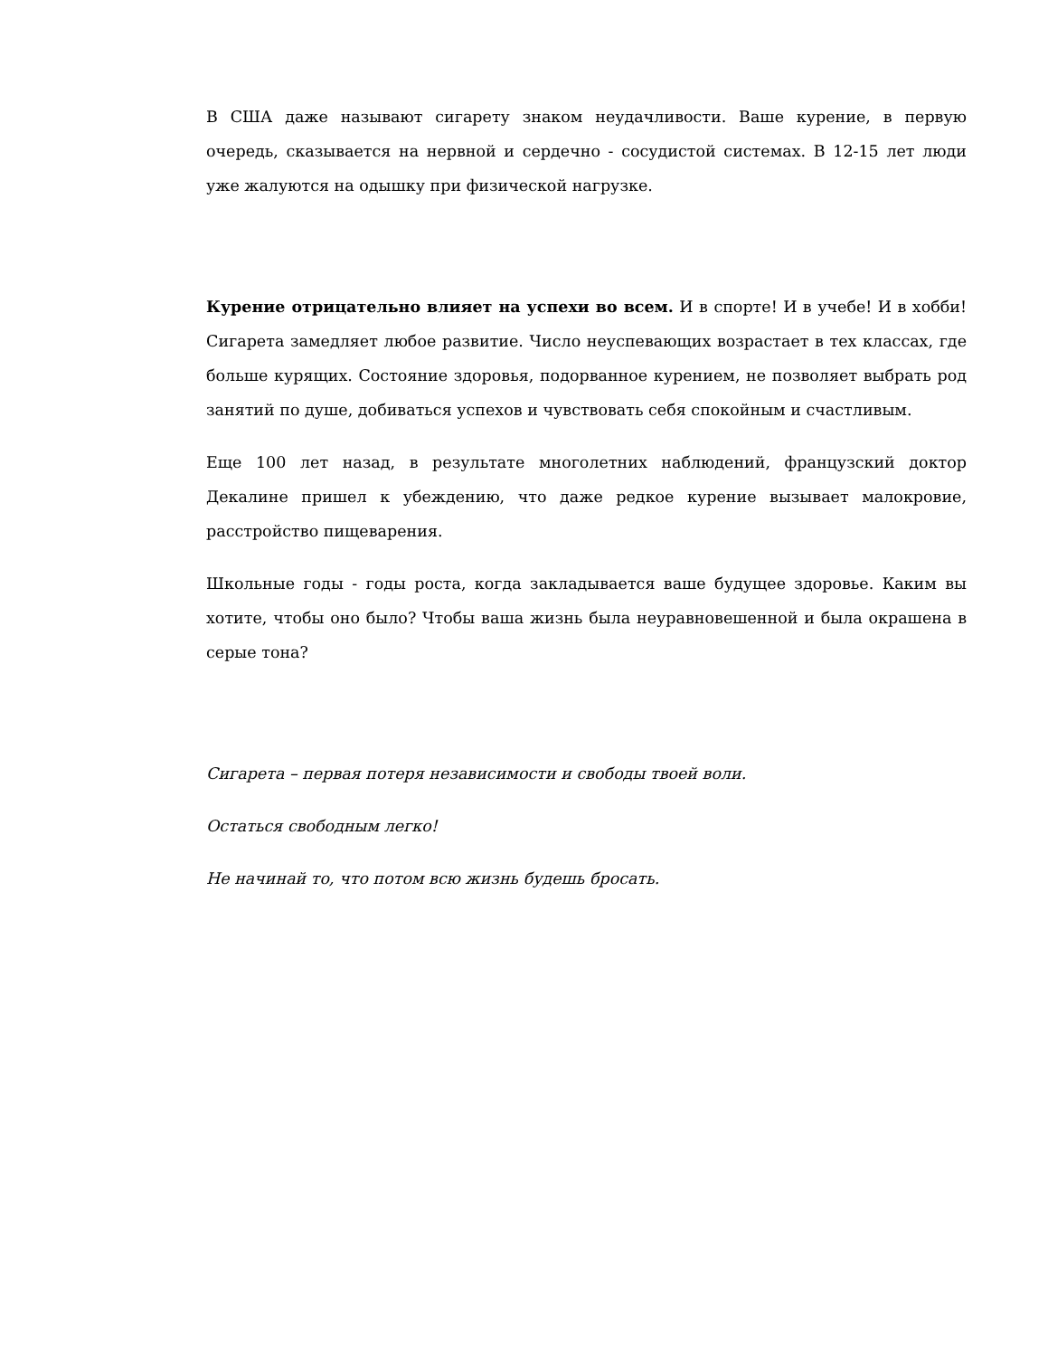В США даже называют сигарету знаком неудачливости. Ваше курение, в первую очередь, сказывается на нервной и сердечно - сосудистой системах. В 12-15 лет люди уже жалуются на одышку при физической нагрузке.
Курение отрицательно влияет на успехи во всем. И в спорте! И в учебе! И в хобби! Сигарета замедляет любое развитие. Число неуспевающих возрастает в тех классах, где больше курящих. Состояние здоровья, подорванное курением, не позволяет выбрать род занятий по душе, добиваться успехов и чувствовать себя спокойным и счастливым.
Еще 100 лет назад, в результате многолетних наблюдений, французский доктор Декалине пришел к убеждению, что даже редкое курение вызывает малокровие, расстройство пищеварения.
Школьные годы - годы роста, когда закладывается ваше будущее здоровье. Каким вы хотите, чтобы оно было? Чтобы ваша жизнь была неуравновешенной и была окрашена в серые тона?
Сигарета – первая потеря независимости и свободы твоей воли.
Остаться свободным легко!
Не начинай то, что потом всю жизнь будешь бросать.